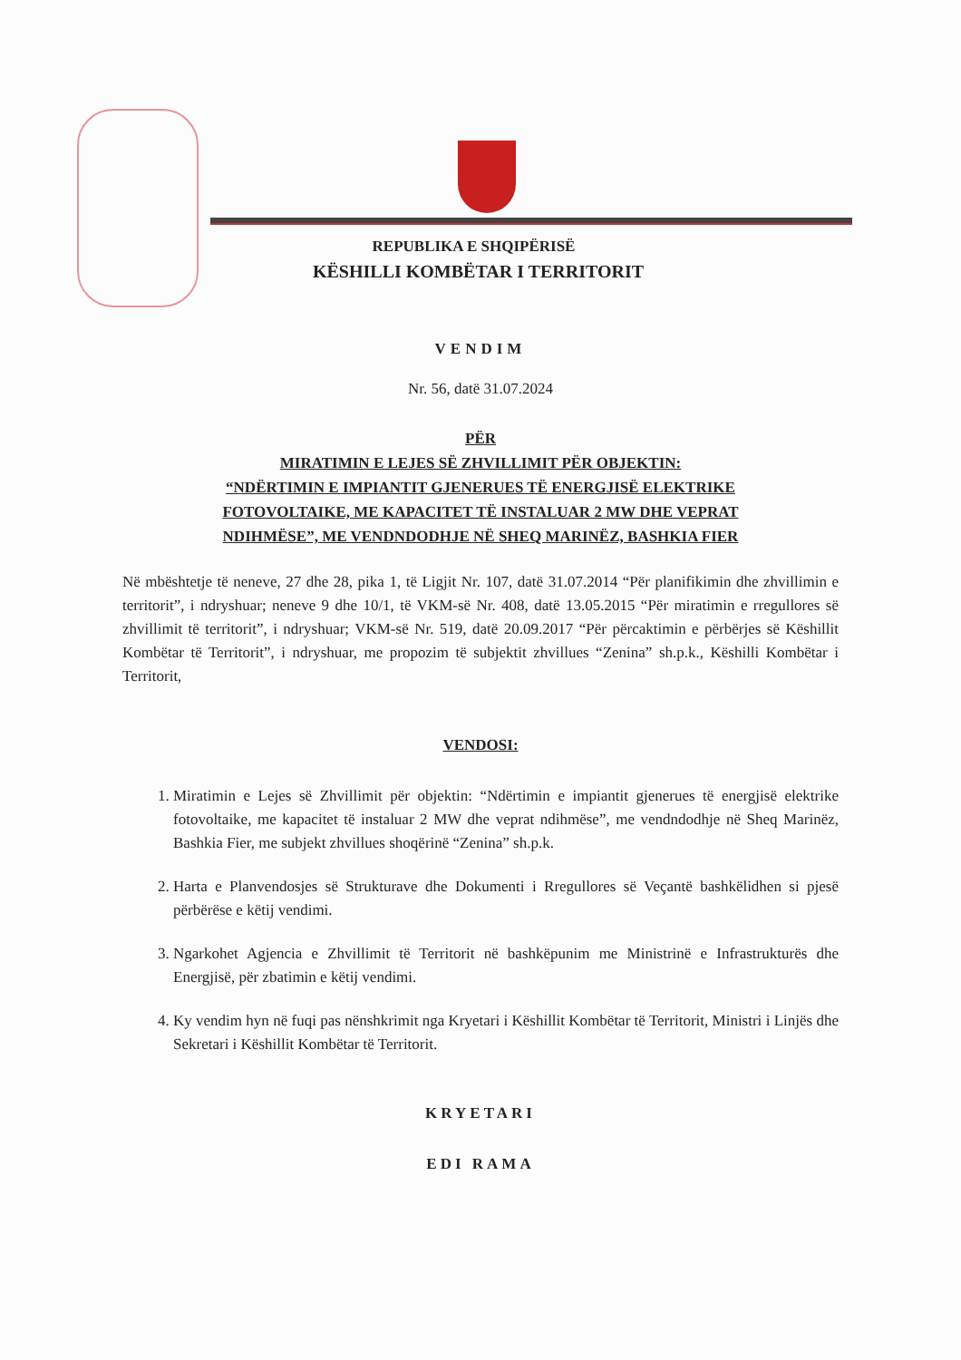REPUBLIKA E SHQIPËRISË
KËSHILLI KOMBËTAR I TERRITORIT
VENDIM
Nr. 56, datë 31.07.2024
PËR
MIRATIMIN E LEJES SË ZHVILLIMIT PËR OBJEKTIN:
“NDËRTIMIN E IMPIANTIT GJENERUES TË ENERGJISË ELEKTRIKE
FOTOVOLTAIKE, ME KAPACITET TË INSTALUAR 2 MW DHE VEPRAT
NDIHMËSE”, ME VENDNDODHJE NË SHEQ MARINËZ, BASHKIA FIER
Në mbështetje të neneve, 27 dhe 28, pika 1, të Ligjit Nr. 107, datë 31.07.2014 “Për planifikimin dhe zhvillimin e territorit”, i ndryshuar; neneve 9 dhe 10/1, të VKM-së Nr. 408, datë 13.05.2015 “Për miratimin e rregullores së zhvillimit të territorit”, i ndryshuar; VKM-së Nr. 519, datë 20.09.2017 “Për përcaktimin e përbërjes së Këshillit Kombëtar të Territorit”, i ndryshuar, me propozim të subjektit zhvillues “Zenina” sh.p.k., Këshilli Kombëtar i Territorit,
VENDOSI:
1. Miratimin e Lejes së Zhvillimit për objektin: “Ndërtimin e impiantit gjenerues të energjisë elektrike fotovoltaike, me kapacitet të instaluar 2 MW dhe veprat ndihmëse”, me vendndodhje në Sheq Marinëz, Bashkia Fier, me subjekt zhvillues shoqërinë “Zenina” sh.p.k.
2. Harta e Planvendosjes së Strukturave dhe Dokumenti i Rregullores së Veçantë bashkëlidhen si pjesë përbërëse e këtij vendimi.
3. Ngarkohet Agjencia e Zhvillimit të Territorit në bashkëpunim me Ministrinë e Infrastrukturës dhe Energjisë, për zbatimin e këtij vendimi.
4. Ky vendim hyn në fuqi pas nënshkrimit nga Kryetari i Këshillit Kombëtar të Territorit, Ministri i Linjës dhe Sekretari i Këshillit Kombëtar të Territorit.
KRYETARI
EDI RAMA